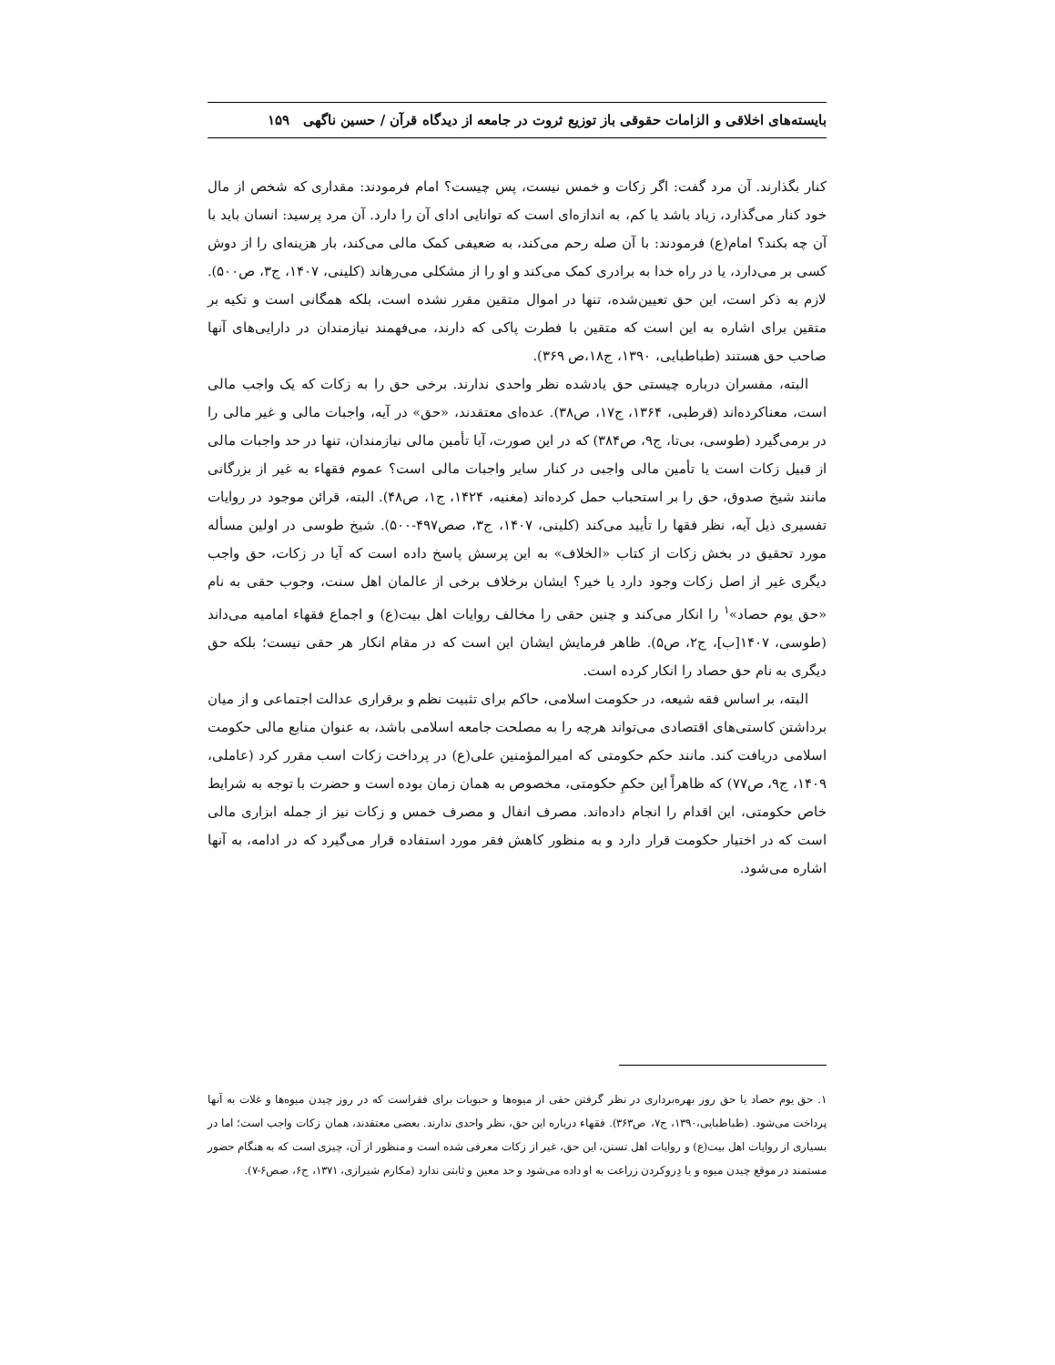بایسته‌های اخلاقی و الزامات حقوقی باز توزیع ثروت در جامعه از دیدگاه قرآن / حسین ناگهی ۱۵۹
کنار بگذارند. آن مرد گفت: اگر زکات و خمس نیست، پس چیست؟ امام فرمودند: مقداری که شخص از مال خود کنار می‌گذارد، زیاد باشد یا کم، به اندازه‌ای است که توانایی ادای آن را دارد. آن مرد پرسید: انسان باید با آن چه بکند؟ امام(ع) فرمودند: با آن صله رحم می‌کند، به ضعیفی کمک مالی می‌کند، بار هزینه‌ای را از دوش کسی بر می‌دارد، یا در راه خدا به برادری کمک می‌کند و او را از مشکلی می‌رهاند (کلینی، ۱۴۰۷، ج۳، ص۵۰۰). لازم به ذکر است، این حق تعیین‌شده، تنها در اموال متقین مقرر نشده است، بلکه همگانی است و تکیه بر متقین برای اشاره به این است که متقین با فطرت پاکی که دارند، می‌فهمند نیازمندان در دارایی‌های آنها صاحب حق هستند (طباطبایی، ۱۳۹۰، ج۱۸،ص ۳۶۹).
البته، مفسران درباره چیستی حق یادشده نظر واحدی ندارند. برخی حق را به زکات که یک واجب مالی است، معناکرده‌اند (قرطبی، ۱۳۶۴، ج۱۷، ص۳۸). عده‌ای معتقدند، «حق» در آیه، واجبات مالی و غیر مالی را در برمی‌گیرد (طوسی، بی‌تا، ج۹، ص۳۸۴) که در این صورت، آیا تأمین مالی نیازمندان، تنها در حد واجبات مالی از قبیل زکات است یا تأمین مالی واجبی در کنار سایر واجبات مالی است؟ عموم فقهاء به غیر از بزرگانی مانند شیخ صدوق، حق را بر استحباب حمل کرده‌اند (مغنیه، ۱۴۲۴، ج۱، ص۴۸). البته، قرائن موجود در روایات تفسیری ذیل آیه، نظر فقها را تأیید می‌کند (کلینی، ۱۴۰۷، ج۳، صص۴۹۷-۵۰۰). شیخ طوسی در اولین مسأله مورد تحقیق در بخش زکات از کتاب «الخلاف» به این پرسش پاسخ داده است که آیا در زکات، حق واجب دیگری غیر از اصل زکات وجود دارد یا خیر؟ ایشان برخلاف برخی از عالمان اهل سنت، وجوب حقی به نام «حق یوم حصاد»<sup>۱</sup> را انکار می‌کند و چنین حقی را مخالف روایات اهل بیت(ع) و اجماع فقهاء امامیه می‌داند (طوسی، ۱۴۰۷[ب]، ج۲، ص۵). ظاهر فرمایش ایشان این است که در مقام انکار هر حقی نیست؛ بلکه حق دیگری به نام حق حصاد را انکار کرده است.
البته، بر اساس فقه شیعه، در حکومت اسلامی، حاکم برای تثبیت نظم و برقراری عدالت اجتماعی و از میان برداشتن کاستی‌های اقتصادی می‌تواند هرچه را به مصلحت جامعه اسلامی باشد، به عنوان منابع مالی حکومت اسلامی دریافت کند. مانند حکم حکومتی که امیرالمؤمنین علی(ع) در پرداخت زکات اسب مقرر کرد (عاملی، ۱۴۰۹، ج۹، ص۷۷) که ظاهراً این حکمِ حکومتی، مخصوص به همان زمان بوده است و حضرت با توجه به شرایط خاص حکومتی، این اقدام را انجام داده‌اند. مصرف انفال و مصرف خمس و زکات نیز از جمله ابزاری مالی است که در اختیار حکومت قرار دارد و به منظور کاهش فقر مورد استفاده قرار می‌گیرد که در ادامه، به آنها اشاره می‌شود.
۱. حق یوم حصاد یا حق روز بهره‌برداری در نظر گرفتن حقی از میوه‌ها و حبوبات برای فقراست که در روز چیدن میوه‌ها و غلات به آنها پرداخت می‌شود. (طباطبایی،۱۳۹۰، ج۷، ص۳۶۳). فقهاء درباره این حق، نظر واحدی ندارند. بعضی معتقدند، همان زکات واجب است؛ اما در بسیاری از روایات اهل بیت(ع) و روایات اهل تسنن، این حق، غیر از زکات معرفی شده است و منظور از آن، چیزی است که به هنگام حضور مستمند در موقع چیدن میوه و یا دِروکردن زراعت به او داده می‌شود و حد معین و ثابتی ندارد (مکارم شیرازی، ۱۳۷۱، ج۶، صص۶-۷).